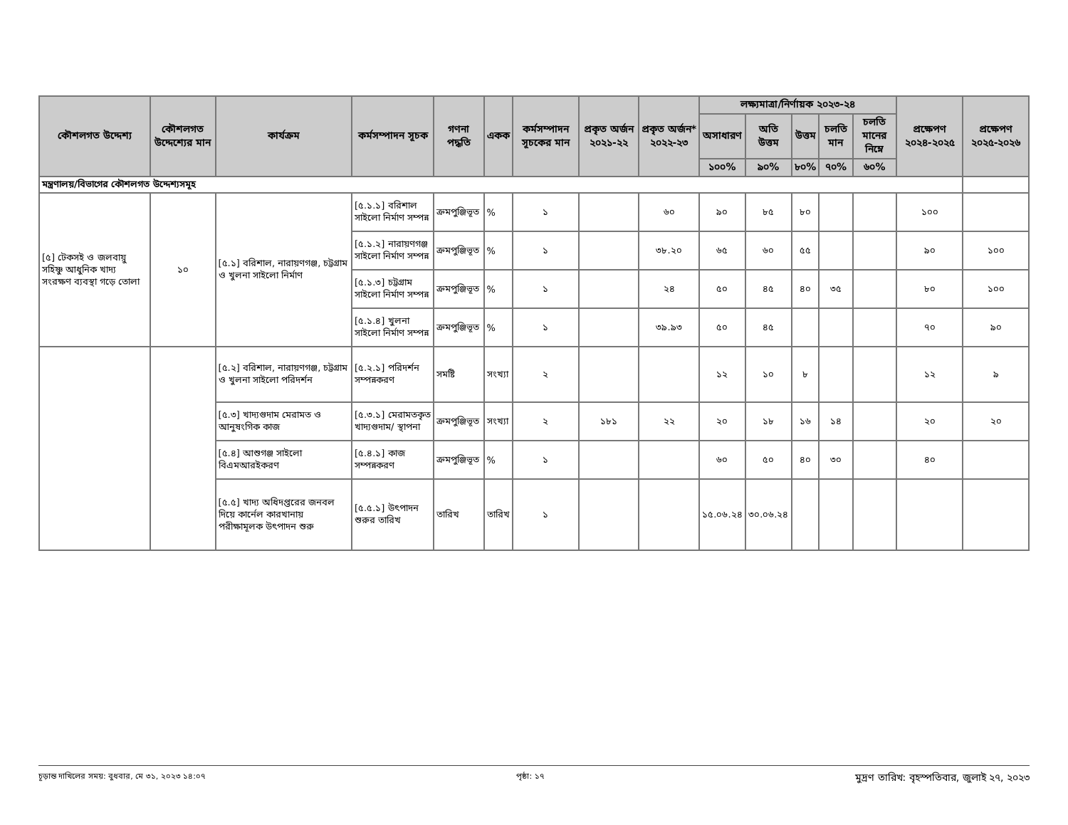| কৌশলগত উদ্দেশ্য | কৌশলগত উদ্দেশ্যের মান | কার্যক্রম | কর্মসম্পাদন সূচক | গণনা পদ্ধতি | একক | কর্মসম্পাদন সূচকের মান | প্রকৃত অর্জন ২০২১-২২ | প্রকৃত অর্জন* ২০২২-২৩ | লক্ষ্যমাত্রা/নির্ণায়ক ২০২৩-২৪ | | | | | প্রক্ষেপণ ২০২৪-২০২৫ | প্রক্ষেপণ ২০২৫-২০২৬ |
| --- | --- | --- | --- | --- | --- | --- | --- | --- | --- | --- | --- | --- | --- | --- | --- |
| | | | | | | | | | অসাধারণ | অতি উত্তম | উত্তম | চলতি মান | চলতি মানের নিম্নে | | |
| | | | | | | | | | ১০০% | ৯০% | ৮০% | ৭০% | ৬০% | | |
| মন্ত্রণালয়/বিভাগের কৌশলগত উদ্দেশ্যসমূহ | | | | | | | | | | | | | | | |
| [৫] টেকসই ও জলবায়ু সহিষ্ণু আধুনিক খাদ্য সংরক্ষণ ব্যবস্থা গড়ে তোলা | ১০ | [৫.১] বরিশাল, নারায়ণগঞ্জ, চট্টগ্রাম ও খুলনা সাইলো নির্মাণ | [৫.১.১] বরিশাল সাইলো নির্মাণ সম্পন্ন | ক্রমপুঞ্জিভূত | % | ১ | | ৬০ | ৯০ | ৮৫ | ৮০ | | | ১০০ | |
| | | | [৫.১.২] নারায়ণগঞ্জ সাইলো নির্মাণ সম্পন্ন | ক্রমপুঞ্জিভূত | % | ১ | | ৩৮.২০ | ৬৫ | ৬০ | ৫৫ | | | ৯০ | ১০০ |
| | | | [৫.১.৩] চট্টগ্রাম সাইলো নির্মাণ সম্পন্ন | ক্রমপুঞ্জিভূত | % | ১ | | ২৪ | ৫০ | ৪৫ | ৪০ | ৩৫ | | ৮০ | ১০০ |
| | | | [৫.১.৪] খুলনা সাইলো নির্মাণ সম্পন্ন | ক্রমপুঞ্জিভূত | % | ১ | | ৩৯.৯৩ | ৫০ | ৪৫ | | | | ৭০ | ৯০ |
| | | [৫.২] বরিশাল, নারায়ণগঞ্জ, চট্টগ্রাম ও খুলনা সাইলো পরিদর্শন | [৫.২.১] পরিদর্শন সম্পন্নকরণ | সমষ্টি | সংখ্যা | ২ | | | ১২ | ১০ | ৮ | | | ১২ | ৯ |
| | | [৫.৩] খাদ্যগুদাম মেরামত ও আনুষংগিক কাজ | [৫.৩.১] মেরামতকৃত খাদ্যগুদাম/ স্থাপনা | ক্রমপুঞ্জিভূত | সংখ্যা | ২ | ১৮১ | ২২ | ২০ | ১৮ | ১৬ | ১৪ | | ২০ | ২০ |
| | | [৫.৪] আশুগঞ্জ সাইলো বিএমআরইকরণ | [৫.৪.১] কাজ সম্পন্নকরণ | ক্রমপুঞ্জিভূত | % | ১ | | | ৬০ | ৫০ | ৪০ | ৩০ | | ৪০ | |
| | | [৫.৫] খাদ্য অধিদপ্তরের জনবল দিয়ে কার্নেল কারখানায় পরীক্ষামূলক উৎপাদন শুরু | [৫.৫.১] উৎপাদন শুরুর তারিখ | তারিখ | তারিখ | ১ | | | ১৫.০৬.২৪ | ৩০.০৬.২৪ | | | | | |
চূড়ান্ত দাখিলের সময়: বুধবার, মে ৩১, ২০২৩ ১৪:০৭ পৃষ্ঠা: ১৭ মুদ্রণ তারিখ: বৃহস্পতিবার, জুলাই ২৭, ২০২৩